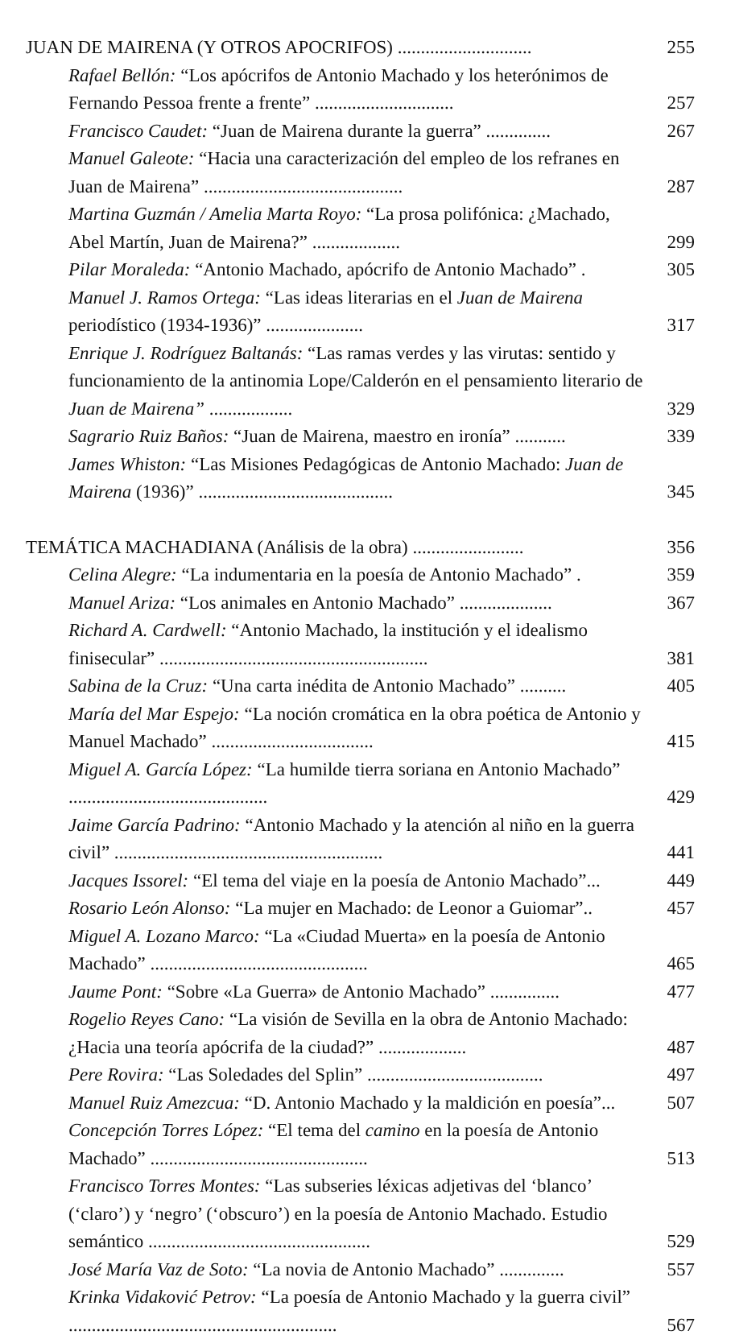JUAN DE MAIRENA (Y OTROS APOCRIFOS) .............................
255
Rafael Bellón: “Los apócrifos de Antonio Machado y los heterónimos de Fernando Pessoa frente a frente” ..............................
257
Francisco Caudet: “Juan de Mairena durante la guerra” ..............
267
Manuel Galeote: “Hacia una caracterización del empleo de los refranes en Juan de Mairena” ...........................................
287
Martina Guzmán / Amelia Marta Royo: “La prosa polifónica: ¿Machado, Abel Martín, Juan de Mairena?” ...................
299
Pilar Moraleda: “Antonio Machado, apócrifo de Antonio Machado” .
305
Manuel J. Ramos Ortega: “Las ideas literarias en el Juan de Mairena periodístico (1934-1936)” .....................
317
Enrique J. Rodríguez Baltanás: “Las ramas verdes y las virutas: sentido y funcionamiento de la antinomia Lope/Calderón en el pensamiento literario de Juan de Mairena” ..................
329
Sagrario Ruiz Baños: “Juan de Mairena, maestro en ironía” ...........
339
James Whiston: “Las Misiones Pedagógicas de Antonio Machado: Juan de Mairena (1936)” ..........................................
345
TEMÁTICA MACHADIANA (Análisis de la obra) ........................
356
Celina Alegre: “La indumentaria en la poesía de Antonio Machado” .
359
Manuel Ariza: “Los animales en Antonio Machado” ....................
367
Richard A. Cardwell: “Antonio Machado, la institución y el idealismo finisecular” ..........................................................
381
Sabina de la Cruz: “Una carta inédita de Antonio Machado” ..........
405
María del Mar Espejo: “La noción cromática en la obra poética de Antonio y Manuel Machado” ...................................
415
Miguel A. García López: “La humilde tierra soriana en Antonio Machado” ...........................................
429
Jaime García Padrino: “Antonio Machado y la atención al niño en la guerra civil” ..........................................................
441
Jacques Issorel: “El tema del viaje en la poesía de Antonio Machado”...
449
Rosario León Alonso: “La mujer en Machado: de Leonor a Guiomar”..
457
Miguel A. Lozano Marco: “La «Ciudad Muerta» en la poesía de Antonio Machado” ...............................................
465
Jaume Pont: “Sobre «La Guerra» de Antonio Machado” ...............
477
Rogelio Reyes Cano: “La visión de Sevilla en la obra de Antonio Machado: ¿Hacia una teoría apócrifa de la ciudad?” ...................
487
Pere Rovira: “Las Soledades del Splin” ......................................
497
Manuel Ruiz Amezcua: “D. Antonio Machado y la maldición en poesía”...
507
Concepción Torres López: “El tema del camino en la poesía de Antonio Machado” ...............................................
513
Francisco Torres Montes: “Las subseries léxicas adjetivas del ‘blanco’ (‘claro’) y ‘negro’ (‘obscuro’) en la poesía de Antonio Machado. Estudio semántico ................................................
529
José María Vaz de Soto: “La novia de Antonio Machado” ..............
557
Krinka Vidaković Petrov: “La poesía de Antonio Machado y la guerra civil” ..........................................................
567